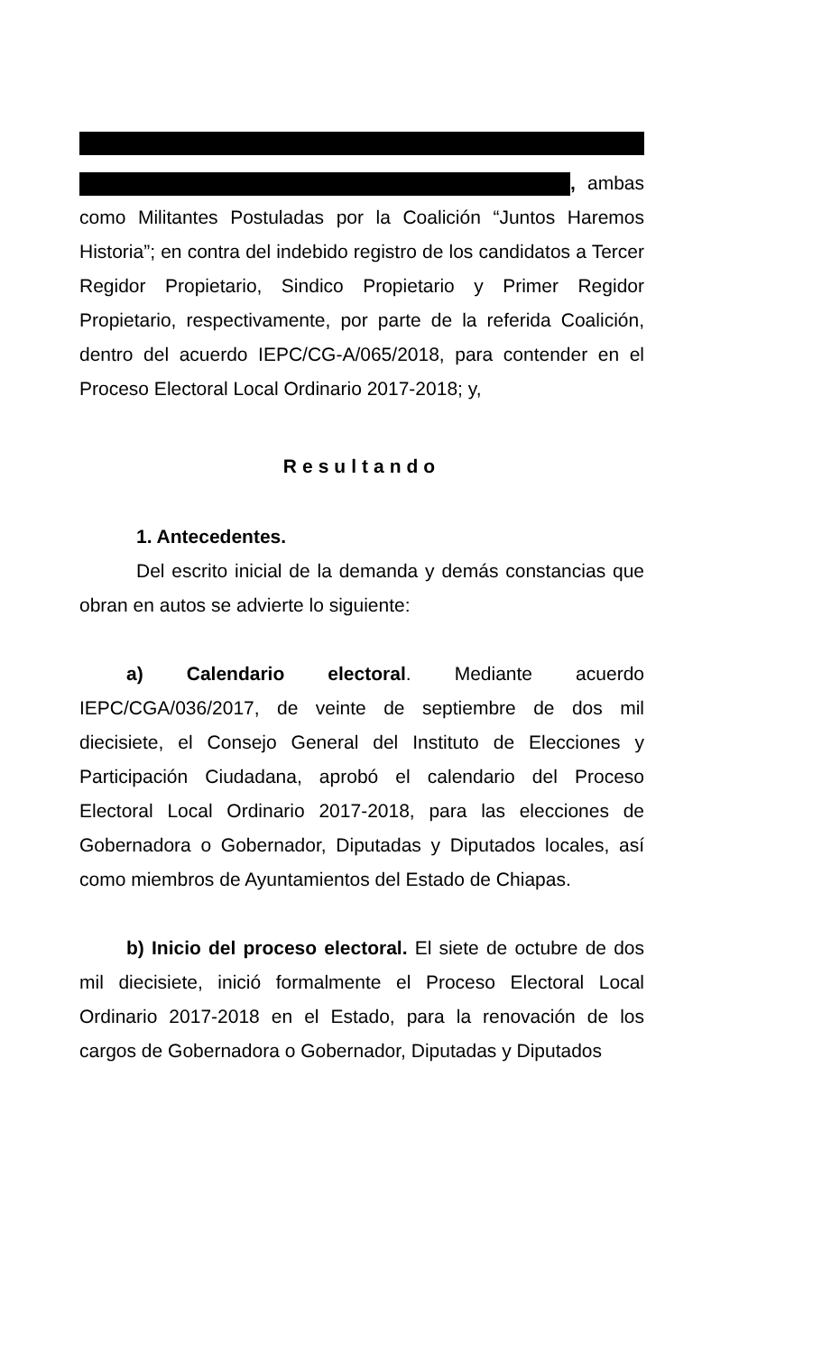, ambas como Militantes Postuladas por la Coalición “Juntos Haremos Historia”; en contra del indebido registro de los candidatos a Tercer Regidor Propietario, Sindico Propietario y Primer Regidor Propietario, respectivamente, por parte de la referida Coalición, dentro del acuerdo IEPC/CG-A/065/2018, para contender en el Proceso Electoral Local Ordinario 2017-2018; y,
Resultando
1. Antecedentes.
Del escrito inicial de la demanda y demás constancias que obran en autos se advierte lo siguiente:
a) Calendario electoral. Mediante acuerdo IEPC/CGA/036/2017, de veinte de septiembre de dos mil diecisiete, el Consejo General del Instituto de Elecciones y Participación Ciudadana, aprobó el calendario del Proceso Electoral Local Ordinario 2017-2018, para las elecciones de Gobernadora o Gobernador, Diputadas y Diputados locales, así como miembros de Ayuntamientos del Estado de Chiapas.
b) Inicio del proceso electoral. El siete de octubre de dos mil diecisiete, inició formalmente el Proceso Electoral Local Ordinario 2017-2018 en el Estado, para la renovación de los cargos de Gobernadora o Gobernador, Diputadas y Diputados